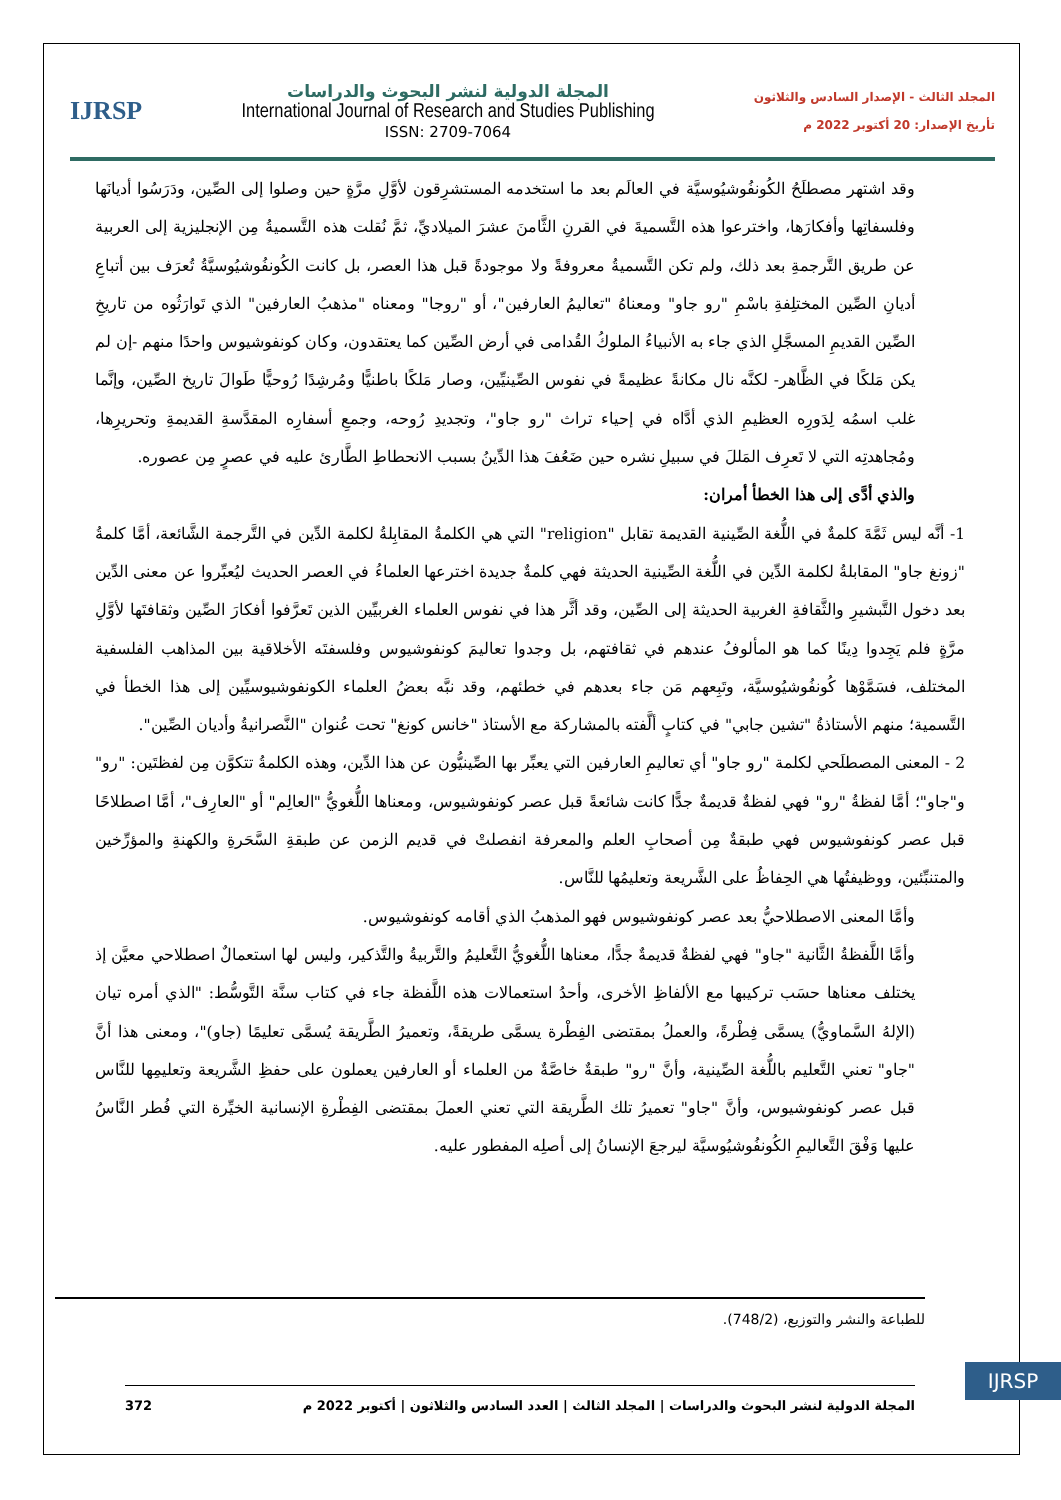المجلد الثالث - الإصدار السادس والثلاثون
تأريخ الإصدار: 20 أكتوبر 2022 م
المجلة الدولية لنشر البحوث والدراسات
International Journal of Research and Studies Publishing
ISSN: 2709-7064
IJRSP
وقد اشتهر مصطلَحُ الكُونفُوشيُوسيَّة في العالَم بعد ما استخدمه المستشرِقون لأوَّلِ مرَّةٍ حين وصلوا إلى الصِّين، ودَرَسُوا أديانَها وفلسفاتِها وأفكارَها، واخترعوا هذه التَّسميةَ في القرنِ الثَّامنَ عشرَ الميلاديِّ، ثمَّ نُقلت هذه التَّسميةُ مِن الإنجليزية إلى العربية عن طريق التَّرجمةِ بعد ذلك، ولم تكن التَّسميةُ معروفةً ولا موجودةً قبل هذا العصر، بل كانت الكُونفُوشيُوسيَّةُ تُعرَف بين أتباعِ أديانِ الصِّين المختلِفةِ باسْمِ "رو جاو" ومعناهُ "تعاليمُ العارفين"، أو "روجا" ومعناه "مذهبُ العارفين" الذي تَوارَثُوه من تاريخِ الصِّين القديمِ المسجَّلِ الذي جاء به الأنبياءُ الملوكُ القُدامى في أرض الصِّين كما يعتقدون، وكان كونفوشيوس واحدًا منهم -إن لم يكن مَلكًا في الظَّاهر- لكنَّه نال مكانةً عظيمةً في نفوس الصِّينيِّين، وصار مَلكًا باطنيًّا ومُرشِدًا رُوحيًّا طَوالَ تاريخ الصِّين، وإنَّما غلب اسمُه لِدَورِه العظيمِ الذي أدَّاه في إحياء تراث "رو جاو"، وتجديدِ رُوحه، وجمعِ أسفارِه المقدَّسةِ القديمةِ وتحريرِها، ومُجاهدتِه التي لا تَعرِف المَللَ في سبيلِ نشره حين ضَعُفَ هذا الدِّينُ بسبب الانحطاطِ الطَّارئ عليه في عصرٍ مِن عصوره.
والذي أدَّى إلى هذا الخطأ أمران:
1- أنَّه ليس ثَمَّةَ كلمةٌ في اللُّغة الصِّينية القديمة تقابل "religion" التي هي الكلمةُ المقابِلةُ لكلمة الدِّين في التَّرجمة الشَّائعة، أمَّا كلمةُ "زونغ جاو" المقابلةُ لكلمة الدِّين في اللُّغة الصِّينية الحديثة فهي كلمةٌ جديدة اخترعها العلماءُ في العصر الحديث ليُعبِّروا عن معنى الدِّين بعد دخول التَّبشيرِ والثَّقافةِ الغربية الحديثة إلى الصِّين، وقد أثَّر هذا في نفوس العلماء الغربيِّين الذين تَعرَّفوا أفكارَ الصِّين وثقافتَها لأوَّلِ مرَّةٍ فلم يَجِدوا دِينًا كما هو المألوفُ عندهم في ثقافتهم، بل وجدوا تعاليمَ كونفوشيوس وفلسفتَه الأخلاقية بين المذاهب الفلسفية المختلف، فسَمَّوْها كُونفُوشيُوسيَّة، وتَبِعهم مَن جاء بعدهم في خطئهم، وقد نبَّه بعضُ العلماء الكونفوشيوسيِّين إلى هذا الخطأ في التَّسمية؛ منهم الأستاذةُ "تشين جابي" في كتابٍ ألَّفته بالمشاركة مع الأستاذ "خانس كونغ" تحت عُنوان "النَّصرانيةُ وأديان الصِّين".
2 - المعنى المصطلَحي لكلمة "رو جاو" أي تعاليمِ العارفين التي يعبِّر بها الصِّينيُّون عن هذا الدِّين، وهذه الكلمةُ تتكوَّن مِن لفظتَين: "رو" و"جاو"؛ أمَّا لفظةُ "رو" فهي لفظةٌ قديمةٌ جدًّا كانت شائعةً قبل عصر كونفوشيوس، ومعناها اللُّغويُّ "العالِم" أو "العارِف"، أمَّا اصطلاحًا قبل عصر كونفوشيوس فهي طبقةٌ مِن أصحابِ العلم والمعرفة انفصلتْ في قديم الزمن عن طبقةِ السَّحَرةِ والكهنةِ والمؤرِّخين والمتنبِّئين، ووظيفتُها هي الحِفاظُ على الشَّريعة وتعليمُها للنَّاس.
وأمَّا المعنى الاصطلاحيُّ بعد عصر كونفوشيوس فهو المذهبُ الذي أقامه كونفوشيوس.
وأمَّا اللَّفظةُ الثَّانية "جاو" فهي لفظةٌ قديمةٌ جدًّا، معناها اللُّغويُّ التَّعليمُ والتَّربيةُ والتَّذكير، وليس لها استعمالٌ اصطلاحي معيَّن إذ يختلف معناها حسَب تركيبها مع الألفاظِ الأخرى، وأحدُ استعمالات هذه اللَّفظة جاء في كتاب سنَّة التَّوسُّط: "الذي أمره تيان (الإلهُ السَّماويُّ) يسمَّى فِطْرةً، والعملُ بمقتضى الفِطْرة يسمَّى طريقةً، وتعميرُ الطَّريقة يُسمَّى تعليمًا (جاو)"، ومعنى هذا أنَّ "جاو" تعني التَّعليم باللُّغة الصِّينية، وأنَّ "رو" طبقةٌ خاصَّةٌ من العلماء أو العارفين يعملون على حفظِ الشَّريعة وتعليمِها للنَّاس قبل عصر كونفوشيوس، وأنَّ "جاو" تعميرُ تلك الطَّريقة التي تعني العملَ بمقتضى الفِطْرةِ الإنسانية الخيِّرة التي فُطر النَّاسُ عليها وَفْقَ التَّعاليمِ الكُونفُوشيُوسيَّة ليرجعَ الإنسانُ إلى أصلِه المفطور عليه.
للطباعة والنشر والتوزيع، (748/2).
IJRSP
المجلة الدولية لنشر البحوث والدراسات | المجلد الثالث | العدد السادس والثلاثون | أكتوبر 2022 م 372